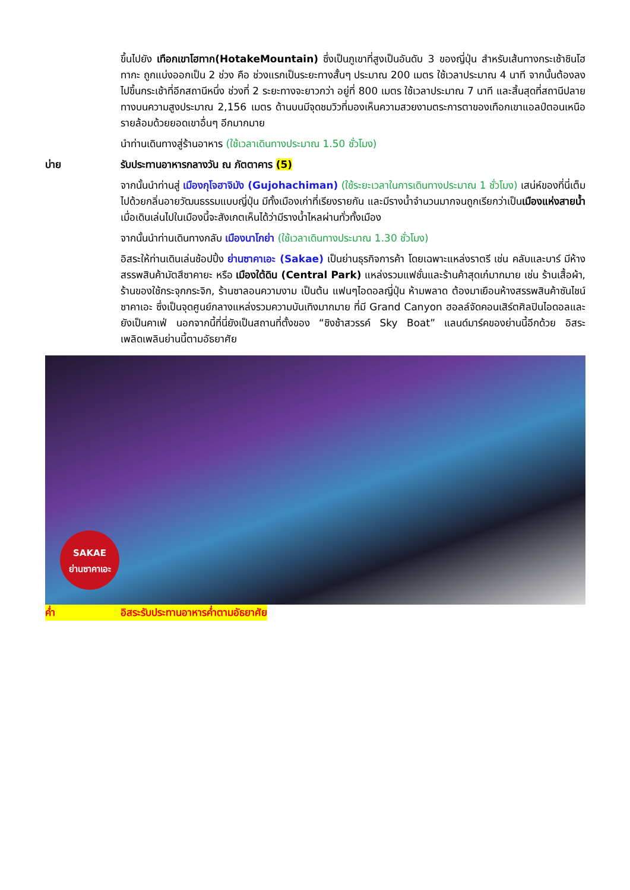ขึ้นไปยัง เทือกเขาโฮทาก(HotakeMountain) ซึ่งเป็นภูเขาที่สูงเป็นอันดับ 3 ของญี่ปุ่น สำหรับเส้นทางกระเช้าชินโฮทากะ ถูกแบ่งออกเป็น 2 ช่วง คือ ช่วงแรกเป็นระยะทางสั้นๆ ประมาณ 200 เมตร ใช้เวลาประมาณ 4 นาที จากนั้นต้องลงไปขึ้นกระเช้าที่อีกสถานีหนึ่ง ช่วงที่ 2 ระยะทางจะยาวกว่า อยู่ที่ 800 เมตร ใช้เวลาประมาณ 7 นาที และสิ้นสุดที่สถานีปลายทางบนความสูงประมาณ 2,156 เมตร ด้านบนมีจุดชมวิวที่มองเห็นความสวยงามตระการตาของเทือกเขาแอลป์ตอนเหนือ รายล้อมด้วยยอดเขาอื่นๆ อีกมากมาย
นำท่านเดินทางสู่ร้านอาหาร (ใช้เวลาเดินทางประมาณ 1.50 ชั่วโมง)
บ่าย รับประทานอาหารกลางวัน ณ ภัตตาคาร (5)
จากนั้นนำท่านสู่ เมืองกุโจฮาจิมัง (Gujohachiman) (ใช้ระยะเวลาในการเดินทางประมาณ 1 ชั่วโมง) เสน่ห์ของที่นี่เต็มไปด้วยกลิ่นอายวัฒนธรรมแบบญี่ปุ่น มีทั้งเมืองเก่าที่เรียงรายกัน และมีรางน้ำจำนวนมากจนถูกเรียกว่าเป็นเมืองแห่งสายน้ำ เมื่อเดินเล่นไปในเมืองนี้จะสังเกตเห็นได้ว่ามีรางน้ำไหลผ่านทั่วทั้งเมือง
จากนั้นนำท่านเดินทางกลับ เมืองนาโกย่า (ใช้เวลาเดินทางประมาณ 1.30 ชั่วโมง)
อิสระให้ท่านเดินเล่นช้อปปิ้ง ย่านซาคาเอะ (Sakae) เป็นย่านธุรกิจการค้า โดยเฉพาะแหล่งราตรี เช่น คลับและบาร์ มีห้างสรรพสินค้ามัตสึซาคายะ หรือ เมืองใต้ดิน (Central Park) แหล่งรวมแฟชั่นและร้านค้าสุดเก๋มากมาย เช่น ร้านเสื้อผ้า, ร้านของใช้กระจุกกระจิก, ร้านซาลอนความงาม เป็นต้น แฟนๆไอดอลญี่ปุ่น ห้ามพลาด ต้องมาเยือนห้างสรรพสินค้าซันไชน์ ซาคาเอะ ซึ่งเป็นจุดศูนย์กลางแหล่งรวมความบันเทิงมากมาย ที่มี Grand Canyon ฮอลล์จัดคอนเสิร์ตศิลปินไอดอลและยังเป็นคาเฟ่ นอกจากนี้ที่นี่ยังเป็นสถานที่ตั้งของ “ชิงช้าสวรรค์ Sky Boat” แลนด์มาร์คของย่านนี้อีกด้วย อิสระเพลิดเพลินย่านนี้ตามอัธยาศัย
SAKAE
ย่านซาคาเอะ
ค่ำ อิสระรับประทานอาหารค่ำตามอัธยาศัย